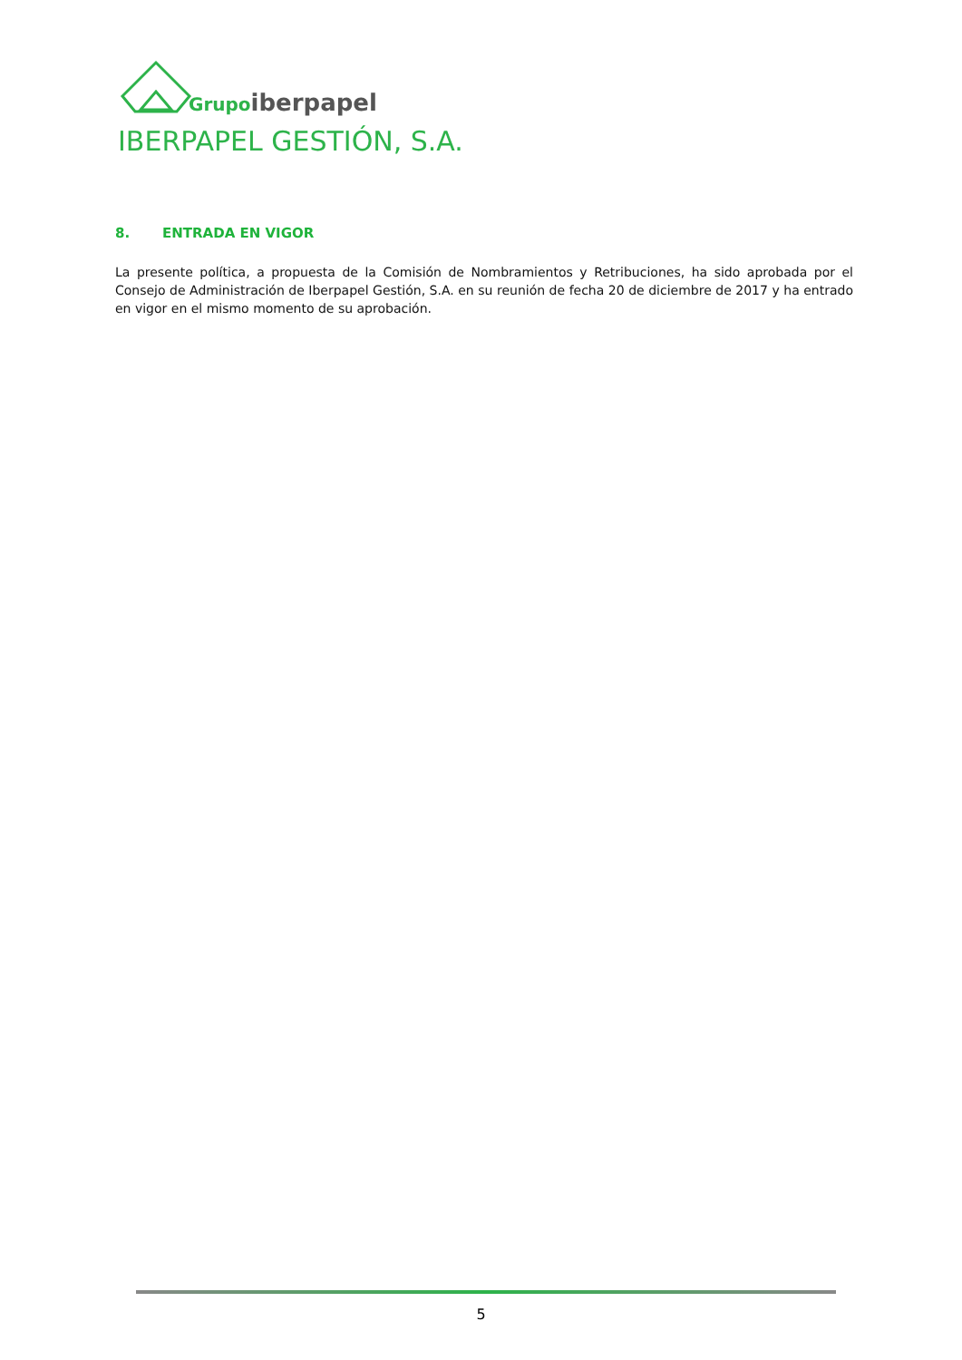Grupo iberpapel
IBERPAPEL GESTIÓN, S.A.
8. ENTRADA EN VIGOR
La presente política, a propuesta de la Comisión de Nombramientos y Retribuciones, ha sido aprobada por el Consejo de Administración de Iberpapel Gestión, S.A. en su reunión de fecha 20 de diciembre de 2017 y ha entrado en vigor en el mismo momento de su aprobación.
5